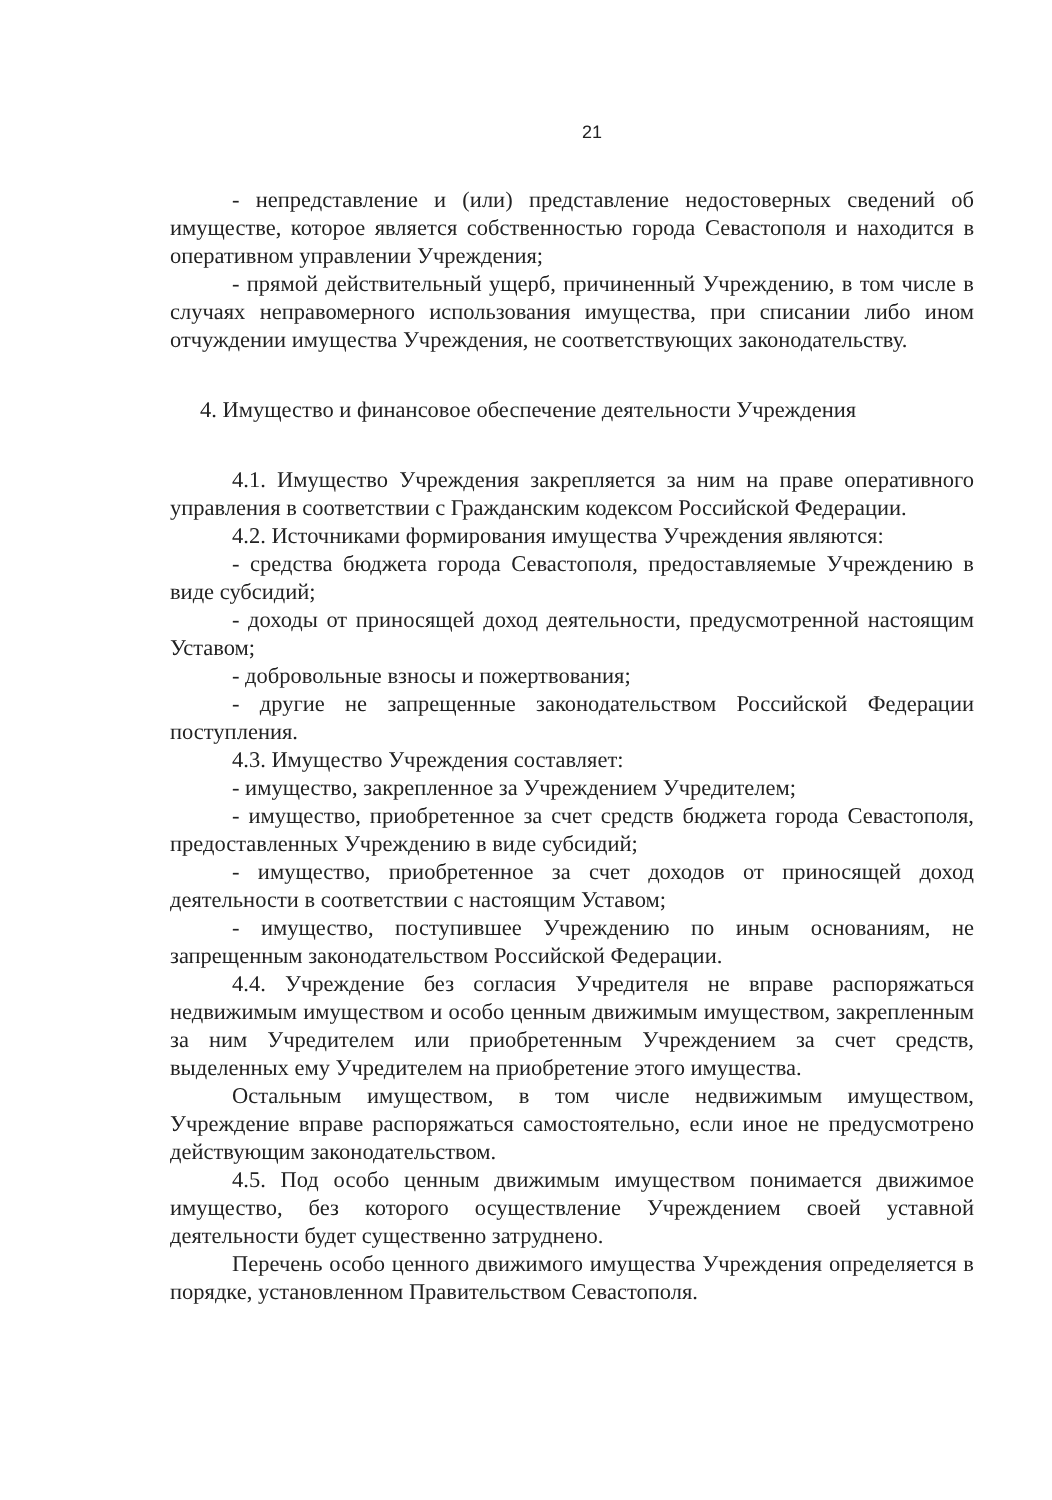21
- непредставление и (или) представление недостоверных сведений об имуществе, которое является собственностью города Севастополя и находится в оперативном управлении Учреждения;
- прямой действительный ущерб, причиненный Учреждению, в том числе в случаях неправомерного использования имущества, при списании либо ином отчуждении имущества Учреждения, не соответствующих законодательству.
4. Имущество и финансовое обеспечение деятельности Учреждения
4.1. Имущество Учреждения закрепляется за ним на праве оперативного управления в соответствии с Гражданским кодексом Российской Федерации.
4.2. Источниками формирования имущества Учреждения являются:
- средства бюджета города Севастополя, предоставляемые Учреждению в виде субсидий;
- доходы от приносящей доход деятельности, предусмотренной настоящим Уставом;
- добровольные взносы и пожертвования;
- другие не запрещенные законодательством Российской Федерации поступления.
4.3. Имущество Учреждения составляет:
- имущество, закрепленное за Учреждением Учредителем;
- имущество, приобретенное за счет средств бюджета города Севастополя, предоставленных Учреждению в виде субсидий;
- имущество, приобретенное за счет доходов от приносящей доход деятельности в соответствии с настоящим Уставом;
- имущество, поступившее Учреждению по иным основаниям, не запрещенным законодательством Российской Федерации.
4.4. Учреждение без согласия Учредителя не вправе распоряжаться недвижимым имуществом и особо ценным движимым имуществом, закрепленным за ним Учредителем или приобретенным Учреждением за счет средств, выделенных ему Учредителем на приобретение этого имущества.
Остальным имуществом, в том числе недвижимым имуществом, Учреждение вправе распоряжаться самостоятельно, если иное не предусмотрено действующим законодательством.
4.5. Под особо ценным движимым имуществом понимается движимое имущество, без которого осуществление Учреждением своей уставной деятельности будет существенно затруднено.
Перечень особо ценного движимого имущества Учреждения определяется в порядке, установленном Правительством Севастополя.